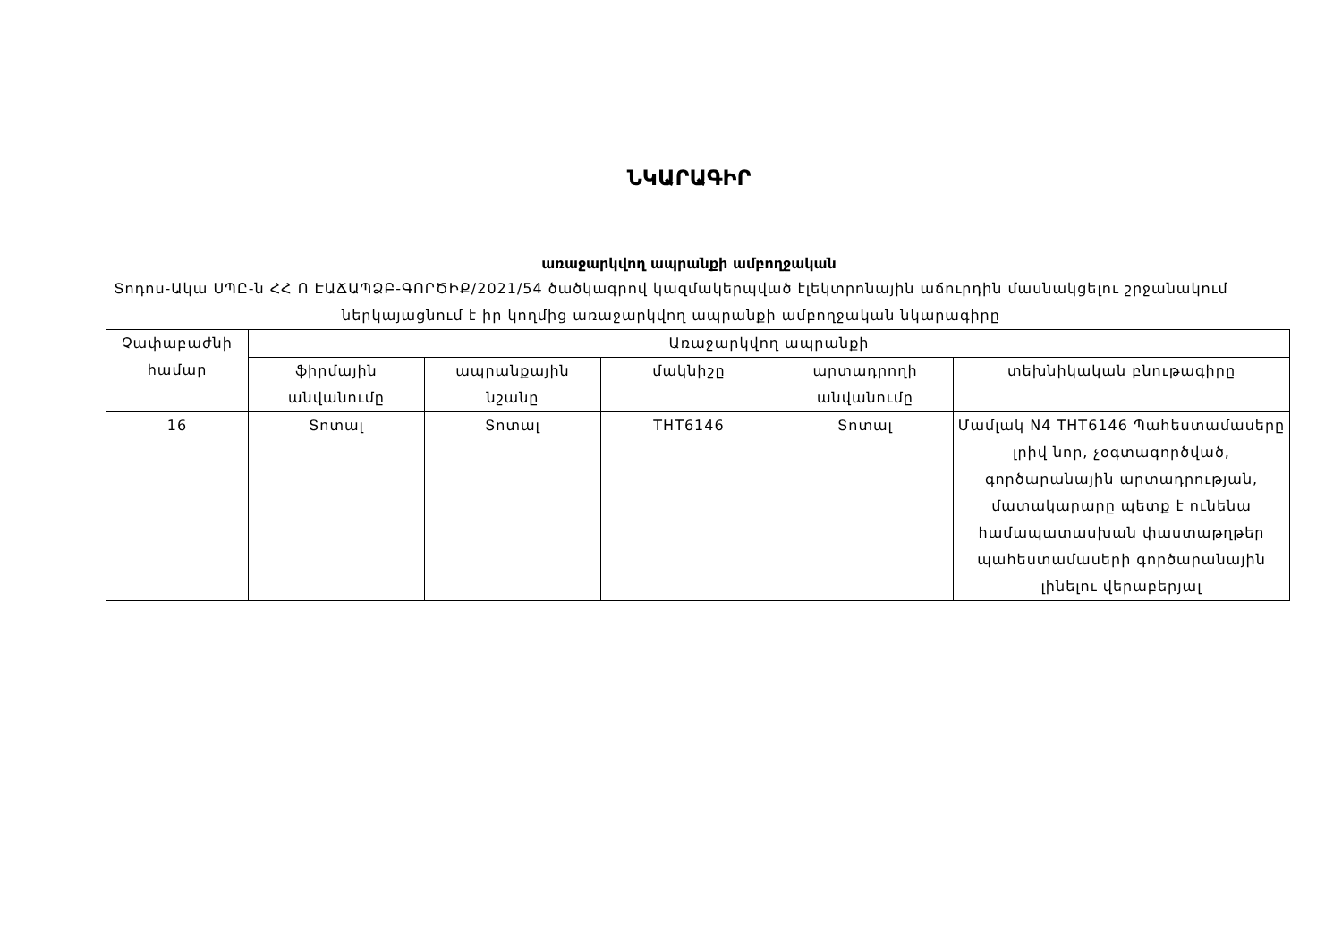ՆԿԱՐԱԳԻՐ
առաջարկվող ապրանքի ամբողջական
Տոդոս-Ակա ՍՊԸ-ն ՀՀ Ո ԷԱՃԱՊՁԲ-ԳՈՐԾԻՔ/2021/54 ծածկագրով կազմակերպված էլեկտրոնային աճուրդին մասնակցելու շրջանակում ներկայացնում է իր կողմից առաջարկվող ապրանքի ամբողջական նկարագիրը
| Չափաբաժնի համար | Առաջարկվող ապրանքի | | | | |
| --- | --- | --- | --- | --- | --- |
| | ֆիրմային անվանումը | ապրանքային նշանը | մակնիշը | արտադրողի անվանումը | տեխնիկական բնութագիրը |
| 16 | Տոտալ | Տոտալ | THT6146 | Տոտալ | Մամլակ N4 THT6146 Պահեստամասերը լրիվ նոր, չօգտագործված, գործարանային արտադրության, մատակարարը պետք է ունենա համապատասխան փաստաթղթեր պահեստամասերի գործարանային լինելու վերաբերյալ |